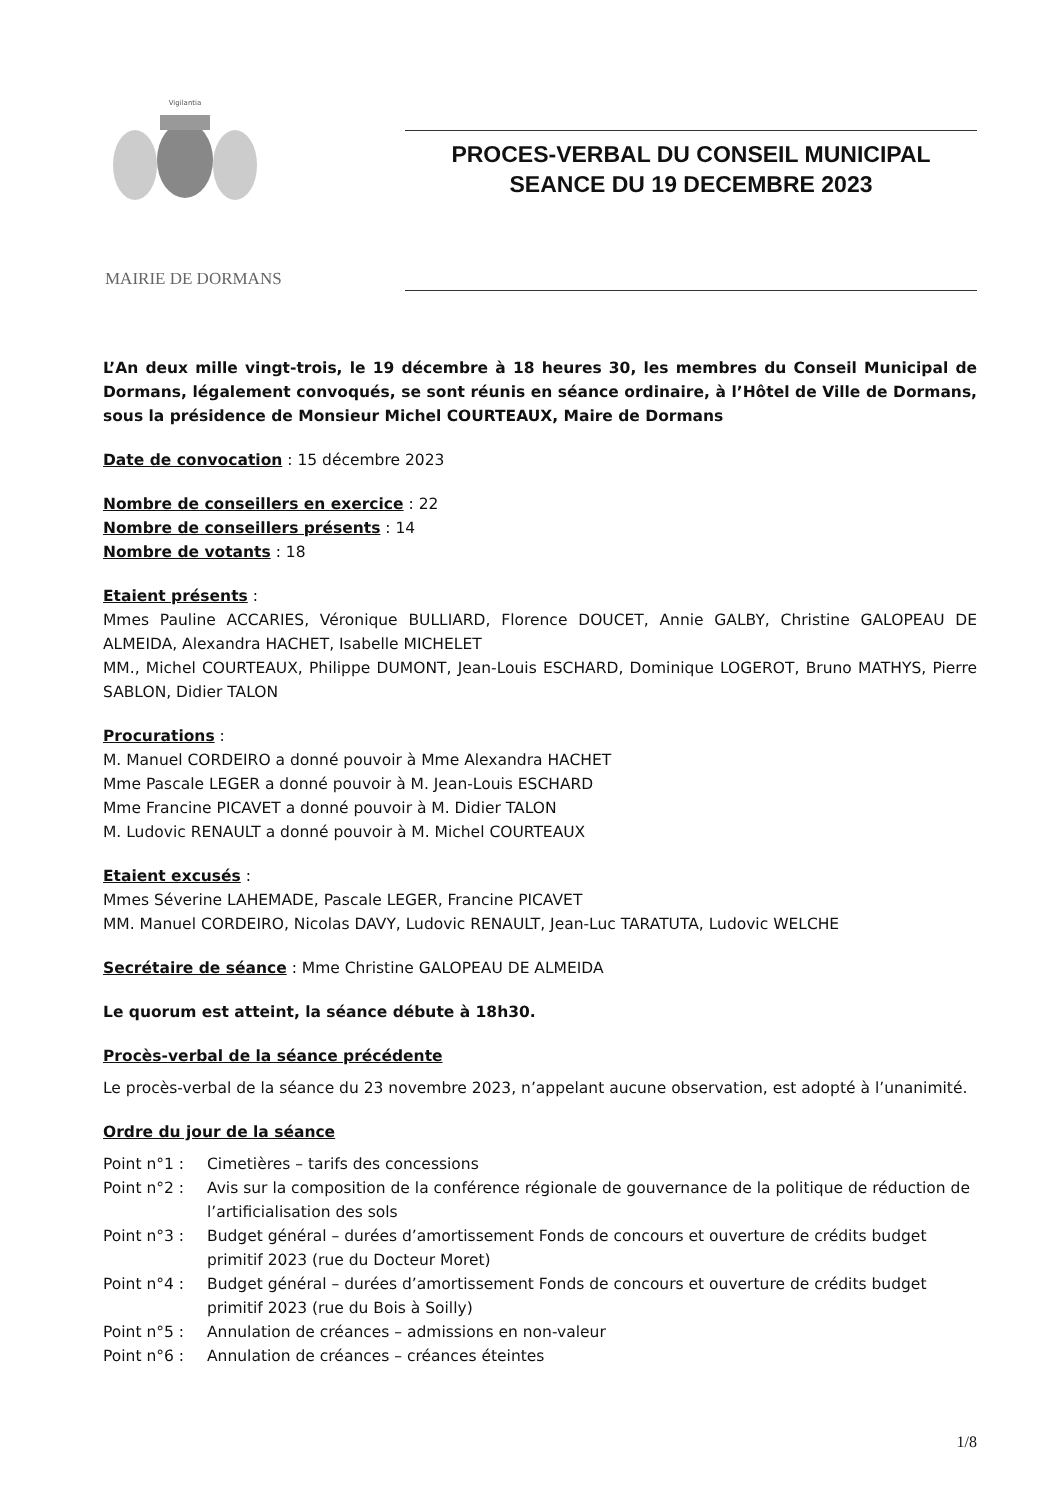Vigilantia
MAIRIE DE DORMANS
PROCES-VERBAL DU CONSEIL MUNICIPAL
SEANCE DU 19 DECEMBRE 2023
L’An deux mille vingt-trois, le 19 décembre à 18 heures 30, les membres du Conseil Municipal de Dormans, légalement convoqués, se sont réunis en séance ordinaire, à l’Hôtel de Ville de Dormans, sous la présidence de Monsieur Michel COURTEAUX, Maire de Dormans
Date de convocation : 15 décembre 2023
Nombre de conseillers en exercice : 22
Nombre de conseillers présents : 14
Nombre de votants : 18
Etaient présents :
Mmes Pauline ACCARIES, Véronique BULLIARD, Florence DOUCET, Annie GALBY, Christine GALOPEAU DE ALMEIDA, Alexandra HACHET, Isabelle MICHELET
MM., Michel COURTEAUX, Philippe DUMONT, Jean-Louis ESCHARD, Dominique LOGEROT, Bruno MATHYS, Pierre SABLON, Didier TALON
Procurations :
M. Manuel CORDEIRO a donné pouvoir à Mme Alexandra HACHET
Mme Pascale LEGER a donné pouvoir à M. Jean-Louis ESCHARD
Mme Francine PICAVET a donné pouvoir à M. Didier TALON
M. Ludovic RENAULT a donné pouvoir à M. Michel COURTEAUX
Etaient excusés :
Mmes Séverine LAHEMADE, Pascale LEGER, Francine PICAVET
MM. Manuel CORDEIRO, Nicolas DAVY, Ludovic RENAULT, Jean-Luc TARATUTA, Ludovic WELCHE
Secrétaire de séance : Mme Christine GALOPEAU DE ALMEIDA
Le quorum est atteint, la séance débute à 18h30.
Procès-verbal de la séance précédente
Le procès-verbal de la séance du 23 novembre 2023, n’appelant aucune observation, est adopté à l’unanimité.
Ordre du jour de la séance
Point n°1 :
Cimetières – tarifs des concessions
Point n°2 :
Avis sur la composition de la conférence régionale de gouvernance de la politique de réduction de l’artificialisation des sols
Point n°3 :
Budget général – durées d’amortissement Fonds de concours et ouverture de crédits budget primitif 2023 (rue du Docteur Moret)
Point n°4 :
Budget général – durées d’amortissement Fonds de concours et ouverture de crédits budget primitif 2023 (rue du Bois à Soilly)
Point n°5 :
Annulation de créances – admissions en non-valeur
Point n°6 :
Annulation de créances – créances éteintes
1/8